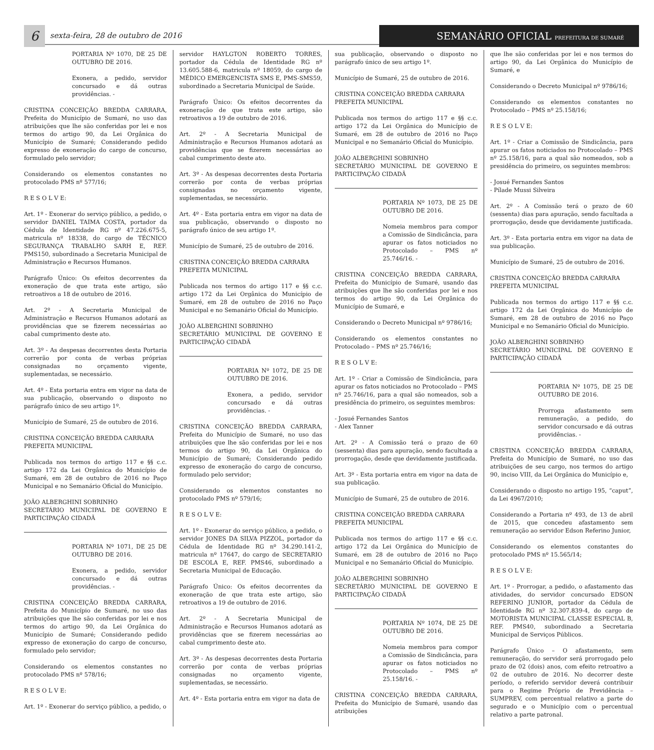6
sexta-feira, 28 de outubro de 2016
SEMANÁRIO OFICIAL PREFEITURA DE SUMARÉ
PORTARIA Nº 1070, DE 25 DE OUTUBRO DE 2016.
Exonera, a pedido, servidor concursado e dá outras providências. -
CRISTINA CONCEIÇÃO BREDDA CARRARA, Prefeita do Município de Sumaré, no uso das atribuições que lhe são conferidas por lei e nos termos do artigo 90, da Lei Orgânica do Município de Sumaré; Considerando pedido expresso de exoneração do cargo de concurso, formulado pelo servidor;
Considerando os elementos constantes no protocolado PMS nº 577/16;
R E S O L V E:
Art. 1º - Exonerar do serviço público, a pedido, o servidor DANIEL TAIMA COSTA, portador da Cédula de Identidade RG nº 47.226.675-5, matricula nº 18338, do cargo de TÉCNICO SEGURANÇA TRABALHO SARH E, REF. PMS150, subordinado a Secretaria Municipal de Administração e Recursos Humanos.
Parágrafo Único: Os efeitos decorrentes da exoneração de que trata este artigo, são retroativos a 18 de outubro de 2016.
Art. 2º - A Secretaria Municipal de Administração e Recursos Humanos adotará as providências que se fizerem necessárias ao cabal cumprimento deste ato.
Art. 3º - As despesas decorrentes desta Portaria correrão por conta de verbas próprias consignadas no orçamento vigente, suplementadas, se necessário.
Art. 4º - Esta portaria entra em vigor na data de sua publicação, observando o disposto no parágrafo único de seu artigo 1º.
Município de Sumaré, 25 de outubro de 2016.
CRISTINA CONCEIÇÃO BREDDA CARRARA
PREFEITA MUNICIPAL
Publicada nos termos do artigo 117 e §§ c.c. artigo 172 da Lei Orgânica do Município de Sumaré, em 28 de outubro de 2016 no Paço Municipal e no Semanário Oficial do Município.
JOÃO ALBERGHINI SOBRINHO
SECRETÁRIO MUNICIPAL DE GOVERNO E PARTICIPAÇÃO CIDADÃ
PORTARIA Nº 1071, DE 25 DE OUTUBRO DE 2016.
Exonera, a pedido, servidor concursado e dá outras providências. -
CRISTINA CONCEIÇÃO BREDDA CARRARA, Prefeita do Município de Sumaré, no uso das atribuições que lhe são conferidas por lei e nos termos do artigo 90, da Lei Orgânica do Município de Sumaré; Considerando pedido expresso de exoneração do cargo de concurso, formulado pelo servidor;
Considerando os elementos constantes no protocolado PMS nº 578/16;
R E S O L V E:
Art. 1º - Exonerar do serviço público, a pedido, o
servidor HAYLGTON ROBERTO TORRES, portador da Cédula de Identidade RG nº 13.605.588-6, matricula nº 18059, do cargo de MÉDICO EMERGENCISTA SMS E, PMS-SMS59, subordinado a Secretaria Municipal de Saúde.
Parágrafo Único: Os efeitos decorrentes da exoneração de que trata este artigo, são retroativos a 19 de outubro de 2016.
Art. 2º - A Secretaria Municipal de Administração e Recursos Humanos adotará as providências que se fizerem necessárias ao cabal cumprimento deste ato.
Art. 3º - As despesas decorrentes desta Portaria correrão por conta de verbas próprias consignadas no orçamento vigente, suplementadas, se necessário.
Art. 4º - Esta portaria entra em vigor na data de sua publicação, observando o disposto no parágrafo único de seu artigo 1º.
Município de Sumaré, 25 de outubro de 2016.
CRISTINA CONCEIÇÃO BREDDA CARRARA
PREFEITA MUNICIPAL
Publicada nos termos do artigo 117 e §§ c.c. artigo 172 da Lei Orgânica do Município de Sumaré, em 28 de outubro de 2016 no Paço Municipal e no Semanário Oficial do Município.
JOÃO ALBERGHINI SOBRINHO
SECRETÁRIO MUNICIPAL DE GOVERNO E PARTICIPAÇÃO CIDADÃ
PORTARIA Nº 1072, DE 25 DE OUTUBRO DE 2016.
Exonera, a pedido, servidor concursado e dá outras providências. -
CRISTINA CONCEIÇÃO BREDDA CARRARA, Prefeita do Município de Sumaré, no uso das atribuições que lhe são conferidas por lei e nos termos do artigo 90, da Lei Orgânica do Município de Sumaré; Considerando pedido expresso de exoneração do cargo de concurso, formulado pelo servidor;
Considerando os elementos constantes no protocolado PMS nº 579/16;
R E S O L V E:
Art. 1º - Exonerar do serviço público, a pedido, o servidor JONES DA SILVA PIZZOL, portador da Cédula de Identidade RG nº 34.290.141-2, matricula nº 17647, do cargo de SECRETARIO DE ESCOLA E, REF. PMS46, subordinado a Secretaria Municipal de Educação.
Parágrafo Único: Os efeitos decorrentes da exoneração de que trata este artigo, são retroativos a 19 de outubro de 2016.
Art. 2º - A Secretaria Municipal de Administração e Recursos Humanos adotará as providências que se fizerem necessárias ao cabal cumprimento deste ato.
Art. 3º - As despesas decorrentes desta Portaria correrão por conta de verbas próprias consignadas no orçamento vigente, suplementadas, se necessário.
Art. 4º - Esta portaria entra em vigor na data de
sua publicação, observando o disposto no parágrafo único de seu artigo 1º.
Município de Sumaré, 25 de outubro de 2016.
CRISTINA CONCEIÇÃO BREDDA CARRARA
PREFEITA MUNICIPAL
Publicada nos termos do artigo 117 e §§ c.c. artigo 172 da Lei Orgânica do Município de Sumaré, em 28 de outubro de 2016 no Paço Municipal e no Semanário Oficial do Município.
JOÃO ALBERGHINI SOBRINHO
SECRETÁRIO MUNICIPAL DE GOVERNO E PARTICIPAÇÃO CIDADÃ
PORTARIA Nº 1073, DE 25 DE OUTUBRO DE 2016.
Nomeia membros para compor a Comissão de Sindicância, para apurar os fatos noticiados no Protocolado – PMS nº 25.746/16. -
CRISTINA CONCEIÇÃO BREDDA CARRARA, Prefeita do Município de Sumaré, usando das atribuições que lhe são conferidas por lei e nos termos do artigo 90, da Lei Orgânica do Município de Sumaré, e
Considerando o Decreto Municipal nº 9786/16;
Considerando os elementos constantes no Protocolado – PMS nº 25.746/16;
R E S O L V E:
Art. 1º - Criar a Comissão de Sindicância, para apurar os fatos noticiados no Protocolado – PMS nº 25.746/16, para a qual são nomeados, sob a presidência do primeiro, os seguintes membros:
- Josué Fernandes Santos
- Alex Tanner
Art. 2º - A Comissão terá o prazo de 60 (sessenta) dias para apuração, sendo facultada a prorrogação, desde que devidamente justificada.
Art. 3º - Esta portaria entra em vigor na data de sua publicação.
Município de Sumaré, 25 de outubro de 2016.
CRISTINA CONCEIÇÃO BREDDA CARRARA
PREFEITA MUNICIPAL
Publicada nos termos do artigo 117 e §§ c.c. artigo 172 da Lei Orgânica do Município de Sumaré, em 28 de outubro de 2016 no Paço Municipal e no Semanário Oficial do Município.
JOÃO ALBERGHINI SOBRINHO
SECRETÁRIO MUNICIPAL DE GOVERNO E PARTICIPAÇÃO CIDADÃ
PORTARIA Nº 1074, DE 25 DE OUTUBRO DE 2016.
Nomeia membros para compor a Comissão de Sindicância, para apurar os fatos noticiados no Protocolado – PMS nº 25.158/16. -
CRISTINA CONCEIÇÃO BREDDA CARRARA, Prefeita do Município de Sumaré, usando das atribuições
que lhe são conferidas por lei e nos termos do artigo 90, da Lei Orgânica do Município de Sumaré, e
Considerando o Decreto Municipal nº 9786/16;
Considerando os elementos constantes no Protocolado – PMS nº 25.158/16;
R E S O L V E:
Art. 1º - Criar a Comissão de Sindicância, para apurar os fatos noticiados no Protocolado – PMS nº 25.158/16, para a qual são nomeados, sob a presidência do primeiro, os seguintes membros:
- Josué Fernandes Santos
- Pílade Mussi Silveira
Art. 2º - A Comissão terá o prazo de 60 (sessenta) dias para apuração, sendo facultada a prorrogação, desde que devidamente justificada.
Art. 3º - Esta portaria entra em vigor na data de sua publicação.
Município de Sumaré, 25 de outubro de 2016.
CRISTINA CONCEIÇÃO BREDDA CARRARA
PREFEITA MUNICIPAL
Publicada nos termos do artigo 117 e §§ c.c. artigo 172 da Lei Orgânica do Município de Sumaré, em 28 de outubro de 2016 no Paço Municipal e no Semanário Oficial do Município.
JOÃO ALBERGHINI SOBRINHO
SECRETÁRIO MUNICIPAL DE GOVERNO E PARTICIPAÇÃO CIDADÃ
PORTARIA Nº 1075, DE 25 DE OUTUBRO DE 2016.
Prorroga afastamento sem remuneração, a pedido, do servidor concursado e dá outras providências. -
CRISTINA CONCEIÇÃO BREDDA CARRARA, Prefeita do Município de Sumaré, no uso das atribuições de seu cargo, nos termos do artigo 90, inciso VIII, da Lei Orgânica do Município e,
Considerando o disposto no artigo 195, “caput”, da Lei 4967/2010;
Considerando a Portaria nº 493, de 13 de abril de 2015, que concedeu afastamento sem remuneração ao servidor Edson Referino Junior,
Considerando os elementos constantes do protocolado PMS nº 15.565/14;
R E S O L V E:
Art. 1º - Prorrogar, a pedido, o afastamento das atividades, do servidor concursado EDSON REFERINO JUNIOR, portador da Cédula de Identidade RG nº 32.307.839-4, do cargo de MOTORISTA MUNICIPAL CLASSE ESPECIAL B, REF. PMS40, subordinado a Secretaria Municipal de Serviços Públicos.
Parágrafo Único – O afastamento, sem remuneração, do servidor será prorrogado pelo prazo de 02 (dois) anos, com efeito retroativo a 02 de outubro de 2016. No decorrer deste período, o referido servidor deverá contribuir para o Regime Próprio de Previdência – SUMPREV, com percentual relativo a parte do segurado e o Município com o percentual relativo a parte patronal.